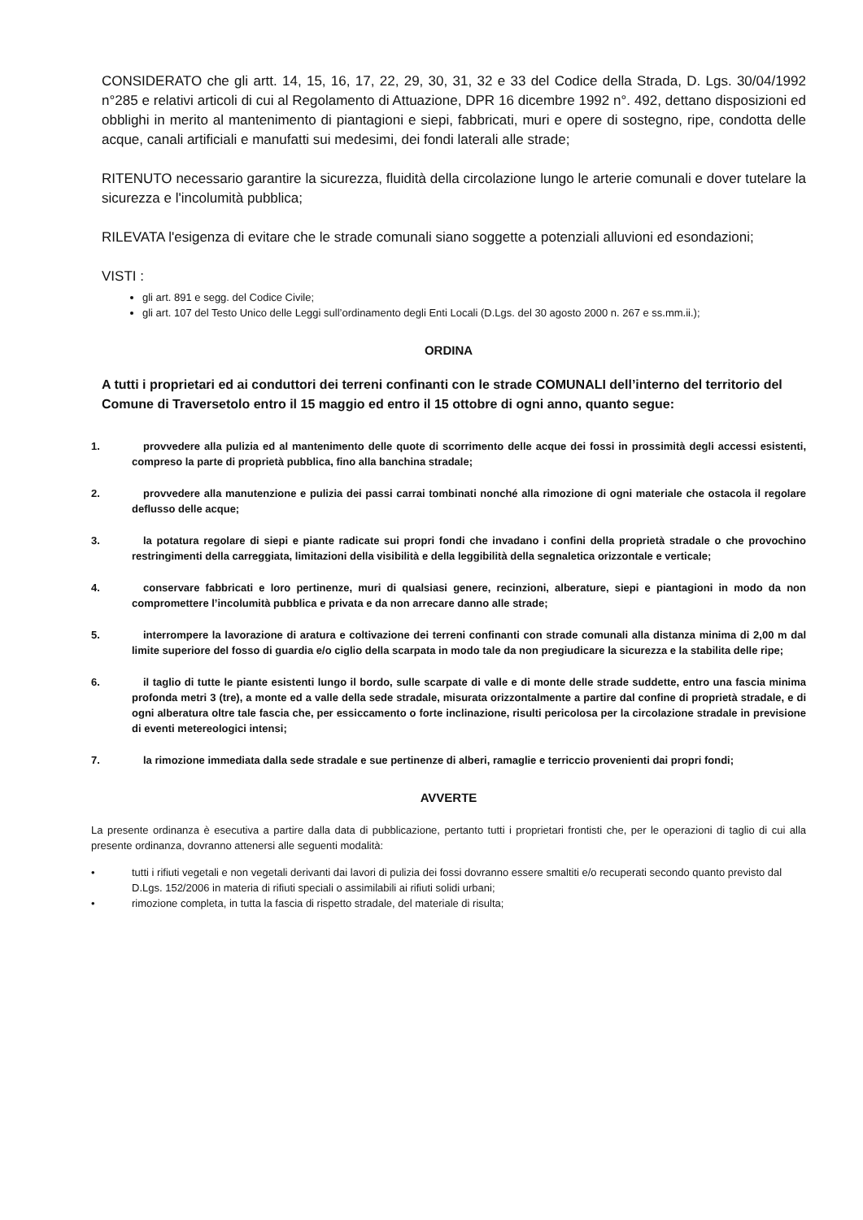CONSIDERATO che gli artt. 14, 15, 16, 17, 22, 29, 30, 31, 32 e 33 del Codice della Strada, D. Lgs. 30/04/1992 n°285 e relativi articoli di cui al Regolamento di Attuazione, DPR 16 dicembre 1992 n°. 492, dettano disposizioni ed obblighi in merito al mantenimento di piantagioni e siepi, fabbricati, muri e opere di sostegno, ripe, condotta delle acque, canali artificiali e manufatti sui medesimi, dei fondi laterali alle strade;
RITENUTO necessario garantire la sicurezza, fluidità della circolazione lungo le arterie comunali e dover tutelare la sicurezza e l'incolumità pubblica;
RILEVATA l'esigenza di evitare che le strade comunali siano soggette a potenziali alluvioni ed esondazioni;
VISTI :
gli art. 891 e segg. del Codice Civile;
gli art. 107 del Testo Unico delle Leggi sull’ordinamento degli Enti Locali (D.Lgs. del 30 agosto 2000 n. 267 e ss.mm.ii.);
ORDINA
A tutti i proprietari ed ai conduttori dei terreni confinanti con le strade COMUNALI dell’interno del territorio del Comune di Traversetolo entro il 15 maggio ed entro il 15 ottobre di ogni anno, quanto segue:
1. provvedere alla pulizia ed al mantenimento delle quote di scorrimento delle acque dei fossi in prossimità degli accessi esistenti, compreso la parte di proprietà pubblica, fino alla banchina stradale;
2. provvedere alla manutenzione e pulizia dei passi carrai tombinati nonché alla rimozione di ogni materiale che ostacola il regolare deflusso delle acque;
3. la potatura regolare di siepi e piante radicate sui propri fondi che invadano i confini della proprietà stradale o che provochino restringimenti della carreggiata, limitazioni della visibilità e della leggibilità della segnaletica orizzontale e verticale;
4. conservare fabbricati e loro pertinenze, muri di qualsiasi genere, recinzioni, alberature, siepi e piantagioni in modo da non compromettere l’incolumità pubblica e privata e da non arrecare danno alle strade;
5. interrompere la lavorazione di aratura e coltivazione dei terreni confinanti con strade comunali alla distanza minima di 2,00 m dal limite superiore del fosso di guardia e/o ciglio della scarpata in modo tale da non pregiudicare la sicurezza e la stabilita delle ripe;
6. il taglio di tutte le piante esistenti lungo il bordo, sulle scarpate di valle e di monte delle strade suddette, entro una fascia minima profonda metri 3 (tre), a monte ed a valle della sede stradale, misurata orizzontalmente a partire dal confine di proprietà stradale, e di ogni alberatura oltre tale fascia che, per essiccamento o forte inclinazione, risulti pericolosa per la circolazione stradale in previsione di eventi metereologici intensi;
7. la rimozione immediata dalla sede stradale e sue pertinenze di alberi, ramaglie e terriccio provenienti dai propri fondi;
AVVERTE
La presente ordinanza è esecutiva a partire dalla data di pubblicazione, pertanto tutti i proprietari frontisti che, per le operazioni di taglio di cui alla presente ordinanza, dovranno attenersi alle seguenti modalità:
• tutti i rifiuti vegetali e non vegetali derivanti dai lavori di pulizia dei fossi dovranno essere smaltiti e/o recuperati secondo quanto previsto dal D.Lgs. 152/2006 in materia di rifiuti speciali o assimilabili ai rifiuti solidi urbani;
• rimozione completa, in tutta la fascia di rispetto stradale, del materiale di risulta;